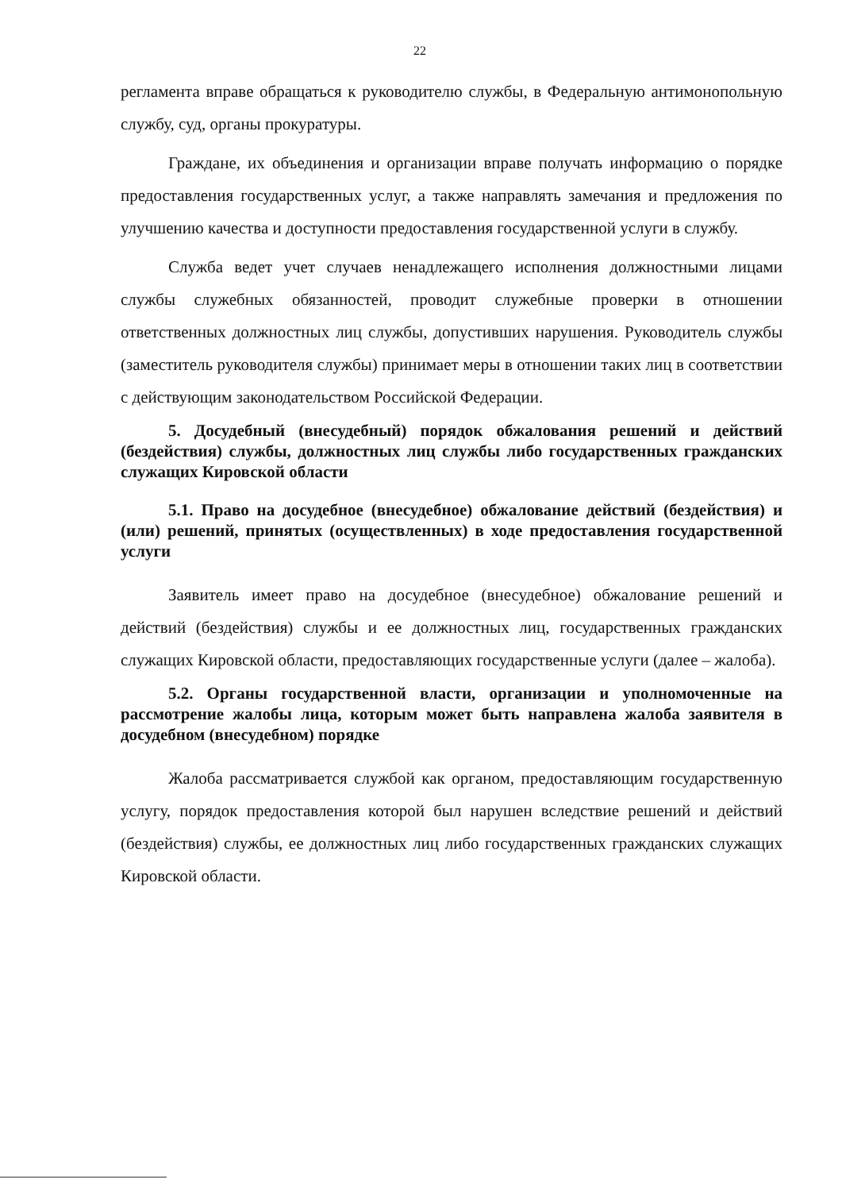22
регламента вправе обращаться к руководителю службы, в Федеральную антимонопольную службу, суд, органы прокуратуры.
Граждане, их объединения и организации вправе получать информацию о порядке предоставления государственных услуг, а также направлять замечания и предложения по улучшению качества и доступности предоставления государственной услуги в службу.
Служба ведет учет случаев ненадлежащего исполнения должностными лицами службы служебных обязанностей, проводит служебные проверки в отношении ответственных должностных лиц службы, допустивших нарушения. Руководитель службы (заместитель руководителя службы) принимает меры в отношении таких лиц в соответствии с действующим законодательством Российской Федерации.
5. Досудебный (внесудебный) порядок обжалования решений и действий (бездействия) службы, должностных лиц службы либо государственных гражданских служащих Кировской области
5.1. Право на досудебное (внесудебное) обжалование действий (бездействия) и (или) решений, принятых (осуществленных) в ходе предоставления государственной услуги
Заявитель имеет право на досудебное (внесудебное) обжалование решений и действий (бездействия) службы и ее должностных лиц, государственных гражданских служащих Кировской области, предоставляющих государственные услуги (далее – жалоба).
5.2. Органы государственной власти, организации и уполномоченные на рассмотрение жалобы лица, которым может быть направлена жалоба заявителя в досудебном (внесудебном) порядке
Жалоба рассматривается службой как органом, предоставляющим государственную услугу, порядок предоставления которой был нарушен вследствие решений и действий (бездействия) службы, ее должностных лиц либо государственных гражданских служащих Кировской области.